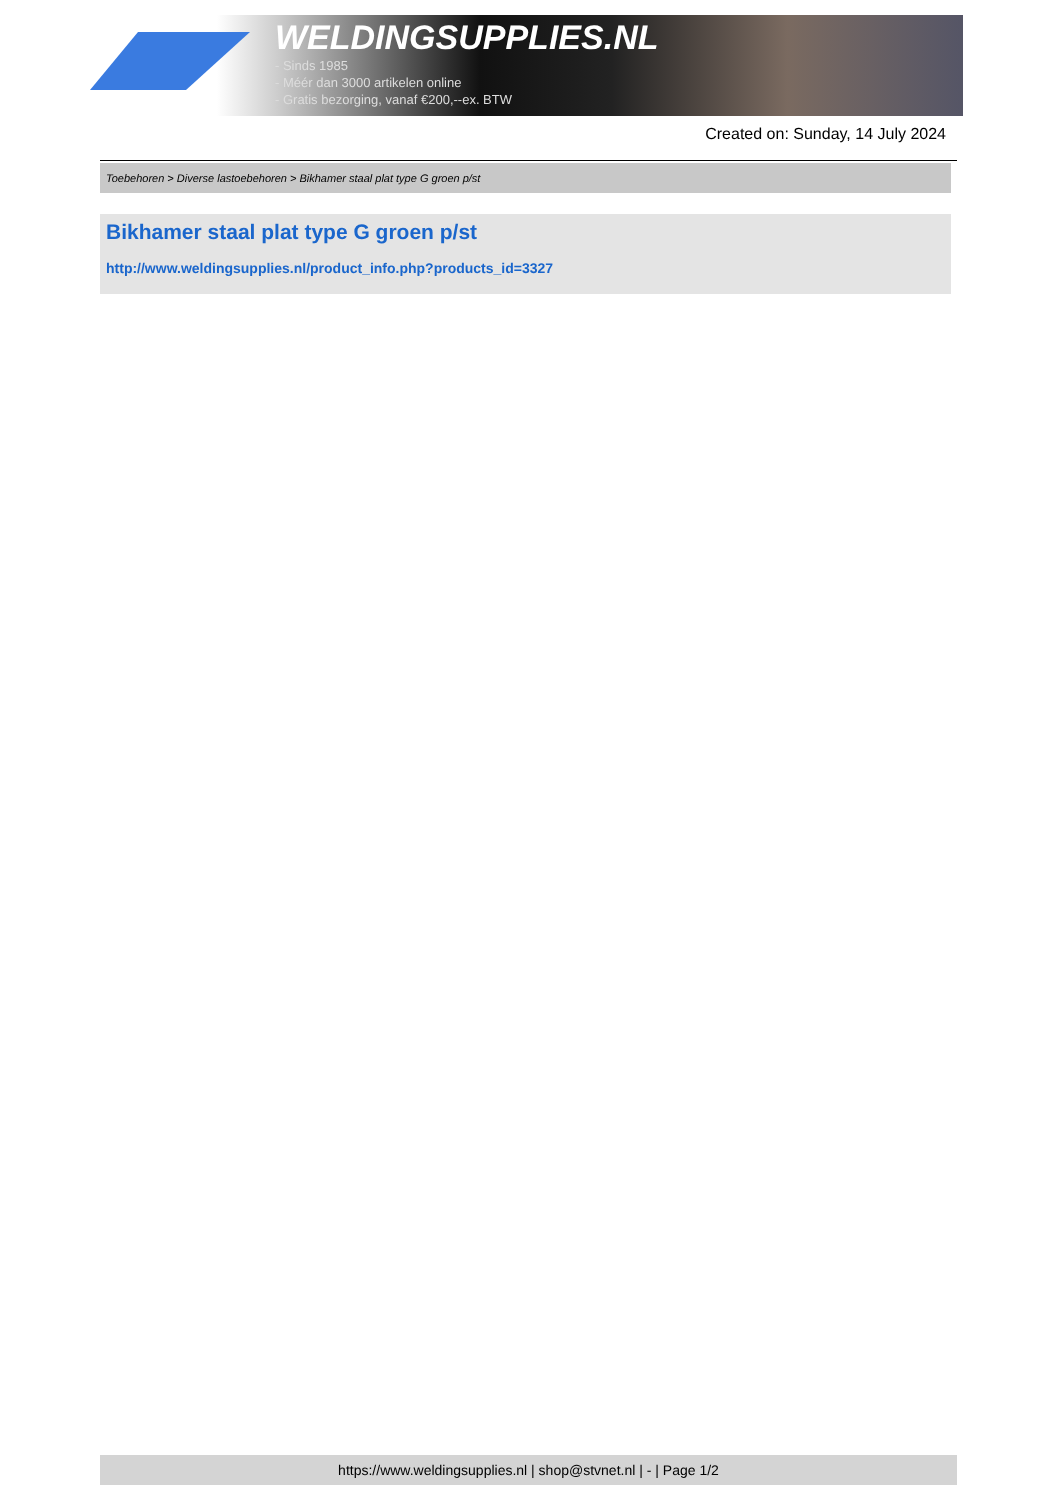WELDINGSUPPLIES.NL
- Sinds 1985
- Méér dan 3000 artikelen online
- Gratis bezorging, vanaf €200,--ex. BTW
Created on: Sunday, 14 July 2024
Toebehoren > Diverse lastoebehoren > Bikhamer staal plat type G groen p/st
Bikhamer staal plat type G groen p/st
http://www.weldingsupplies.nl/product_info.php?products_id=3327
https://www.weldingsupplies.nl | shop@stvnet.nl | - | Page 1/2